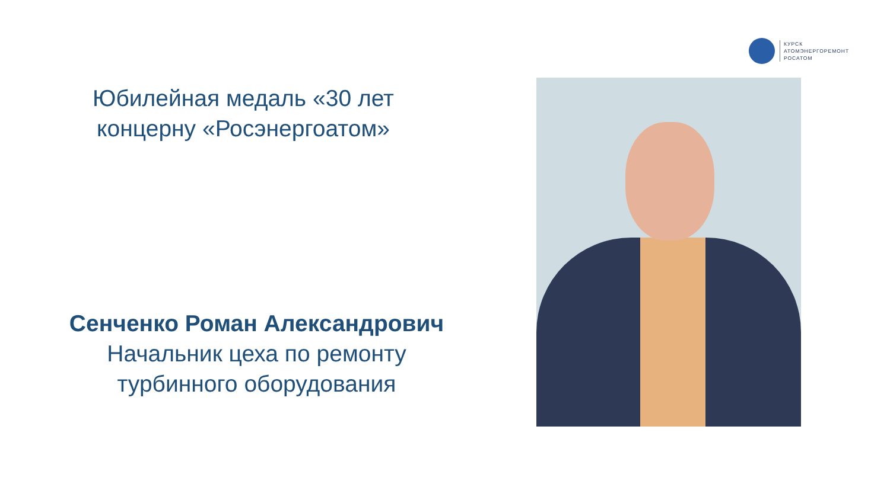КУРСК
АТОМЭНЕРГОРЕМОНТ
РОСАТОМ
Юбилейная медаль «30 лет концерну «Росэнергоатом»
Сенченко Роман Александрович
Начальник цеха по ремонту турбинного оборудования